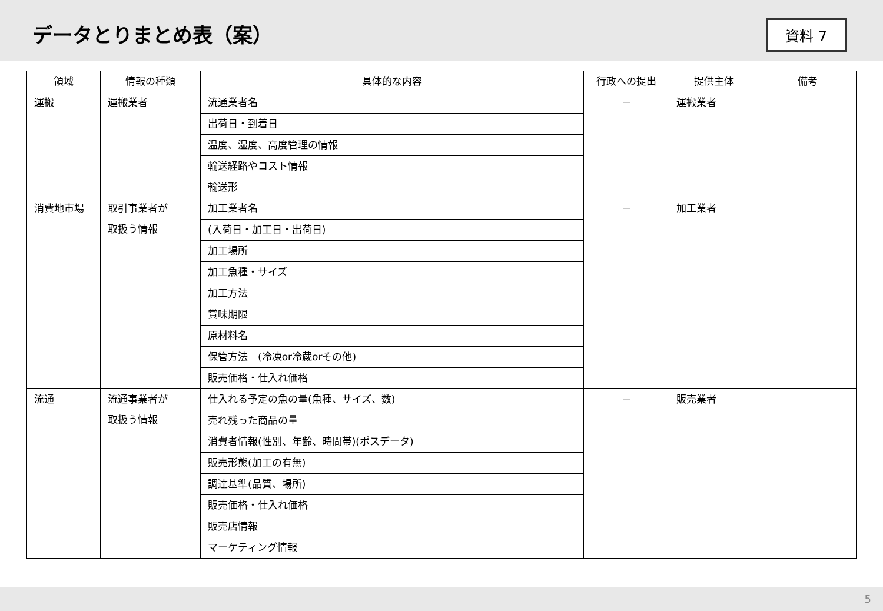データとりまとめ表（案）
資料 7
| 領域 | 情報の種類 | 具体的な内容 | 行政への提出 | 提供主体 | 備考 |
| --- | --- | --- | --- | --- | --- |
| 運搬 | 運搬業者 | 流通業者名 | － | 運搬業者 | |
| | | 出荷日・到着日 | | | |
| | | 温度、湿度、高度管理の情報 | | | |
| | | 輸送経路やコスト情報 | | | |
| | | 輸送形 | | | |
| 消費地市場 | 取引事業者が 取扱う情報 | 加工業者名 | － | 加工業者 | |
| | | (入荷日・加工日・出荷日) | | | |
| | | 加工場所 | | | |
| | | 加工魚種・サイズ | | | |
| | | 加工方法 | | | |
| | | 賞味期限 | | | |
| | | 原材料名 | | | |
| | | 保管方法 (冷凍or冷蔵orその他) | | | |
| | | 販売価格・仕入れ価格 | | | |
| 流通 | 流通事業者が 取扱う情報 | 仕入れる予定の魚の量(魚種、サイズ、数) | － | 販売業者 | |
| | | 売れ残った商品の量 | | | |
| | | 消費者情報(性別、年齢、時間帯)(ポスデータ) | | | |
| | | 販売形態(加工の有無) | | | |
| | | 調達基準(品質、場所) | | | |
| | | 販売価格・仕入れ価格 | | | |
| | | 販売店情報 | | | |
| | | マーケティング情報 | | | |
5